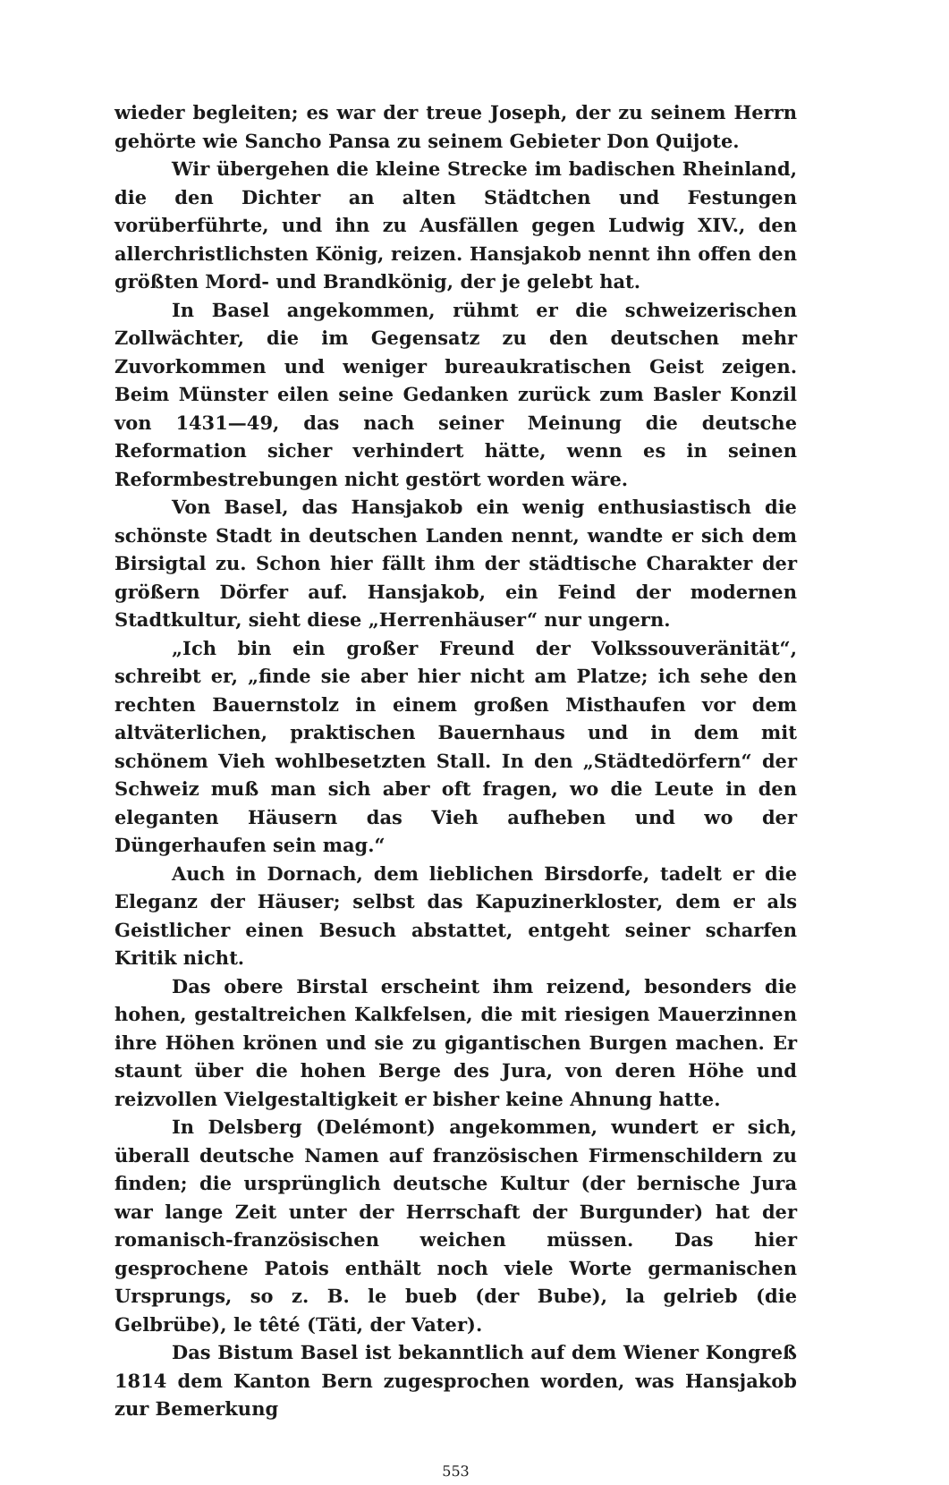wieder begleiten; es war der treue Joseph, der zu seinem Herrn gehörte wie Sancho Pansa zu seinem Gebieter Don Quijote.
Wir übergehen die kleine Strecke im badischen Rheinland, die den Dichter an alten Städtchen und Festungen vorüberführte, und ihn zu Ausfällen gegen Ludwig XIV., den allerchristlichsten König, reizen. Hansjakob nennt ihn offen den größten Mord- und Brandkönig, der je gelebt hat.
In Basel angekommen, rühmt er die schweizerischen Zollwächter, die im Gegensatz zu den deutschen mehr Zuvorkommen und weniger bureaukratischen Geist zeigen. Beim Münster eilen seine Gedanken zurück zum Basler Konzil von 1431—49, das nach seiner Meinung die deutsche Reformation sicher verhindert hätte, wenn es in seinen Reformbestrebungen nicht gestört worden wäre.
Von Basel, das Hansjakob ein wenig enthusiastisch die schönste Stadt in deutschen Landen nennt, wandte er sich dem Birsigtal zu. Schon hier fällt ihm der städtische Charakter der größern Dörfer auf. Hansjakob, ein Feind der modernen Stadtkultur, sieht diese „Herrenhäuser“ nur ungern.
„Ich bin ein großer Freund der Volkssouveränität“, schreibt er, „finde sie aber hier nicht am Platze; ich sehe den rechten Bauernstolz in einem großen Misthaufen vor dem altväterlichen, praktischen Bauernhaus und in dem mit schönem Vieh wohlbesetzten Stall. In den „Städtedörfern“ der Schweiz muß man sich aber oft fragen, wo die Leute in den eleganten Häusern das Vieh aufheben und wo der Düngerhaufen sein mag.“
Auch in Dornach, dem lieblichen Birsdorfe, tadelt er die Eleganz der Häuser; selbst das Kapuzinerkloster, dem er als Geistlicher einen Besuch abstattet, entgeht seiner scharfen Kritik nicht.
Das obere Birstal erscheint ihm reizend, besonders die hohen, gestaltreichen Kalkfelsen, die mit riesigen Mauerzinnen ihre Höhen krönen und sie zu gigantischen Burgen machen. Er staunt über die hohen Berge des Jura, von deren Höhe und reizvollen Vielgestaltigkeit er bisher keine Ahnung hatte.
In Delsberg (Delémont) angekommen, wundert er sich, überall deutsche Namen auf französischen Firmenschildern zu finden; die ursprünglich deutsche Kultur (der bernische Jura war lange Zeit unter der Herrschaft der Burgunder) hat der romanisch-französischen weichen müssen. Das hier gesprochene Patois enthält noch viele Worte germanischen Ursprungs, so z. B. le bueb (der Bube), la gelrieb (die Gelbrübe), le têté (Täti, der Vater).
Das Bistum Basel ist bekanntlich auf dem Wiener Kongreß 1814 dem Kanton Bern zugesprochen worden, was Hansjakob zur Bemerkung
553